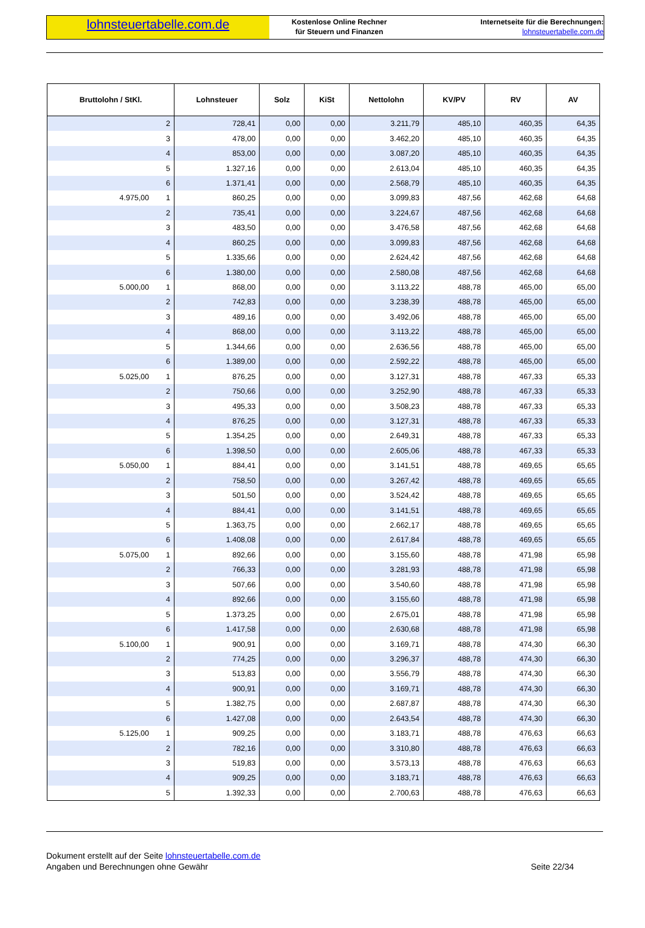lohnsteuertabelle.com.de
Kostenlose Online Rechner
für Steuern und Finanzen
Internetseite für die Berechnungen:
lohnsteuertabelle.com.de
| Bruttolohn / StKl. | Lohnsteuer | Solz | KiSt | Nettolohn | KV/PV | RV | AV |
| --- | --- | --- | --- | --- | --- | --- | --- |
| 2 | 728,41 | 0,00 | 0,00 | 3.211,79 | 485,10 | 460,35 | 64,35 |
| 3 | 478,00 | 0,00 | 0,00 | 3.462,20 | 485,10 | 460,35 | 64,35 |
| 4 | 853,00 | 0,00 | 0,00 | 3.087,20 | 485,10 | 460,35 | 64,35 |
| 5 | 1.327,16 | 0,00 | 0,00 | 2.613,04 | 485,10 | 460,35 | 64,35 |
| 6 | 1.371,41 | 0,00 | 0,00 | 2.568,79 | 485,10 | 460,35 | 64,35 |
| 4.975,00 1 | 860,25 | 0,00 | 0,00 | 3.099,83 | 487,56 | 462,68 | 64,68 |
| 2 | 735,41 | 0,00 | 0,00 | 3.224,67 | 487,56 | 462,68 | 64,68 |
| 3 | 483,50 | 0,00 | 0,00 | 3.476,58 | 487,56 | 462,68 | 64,68 |
| 4 | 860,25 | 0,00 | 0,00 | 3.099,83 | 487,56 | 462,68 | 64,68 |
| 5 | 1.335,66 | 0,00 | 0,00 | 2.624,42 | 487,56 | 462,68 | 64,68 |
| 6 | 1.380,00 | 0,00 | 0,00 | 2.580,08 | 487,56 | 462,68 | 64,68 |
| 5.000,00 1 | 868,00 | 0,00 | 0,00 | 3.113,22 | 488,78 | 465,00 | 65,00 |
| 2 | 742,83 | 0,00 | 0,00 | 3.238,39 | 488,78 | 465,00 | 65,00 |
| 3 | 489,16 | 0,00 | 0,00 | 3.492,06 | 488,78 | 465,00 | 65,00 |
| 4 | 868,00 | 0,00 | 0,00 | 3.113,22 | 488,78 | 465,00 | 65,00 |
| 5 | 1.344,66 | 0,00 | 0,00 | 2.636,56 | 488,78 | 465,00 | 65,00 |
| 6 | 1.389,00 | 0,00 | 0,00 | 2.592,22 | 488,78 | 465,00 | 65,00 |
| 5.025,00 1 | 876,25 | 0,00 | 0,00 | 3.127,31 | 488,78 | 467,33 | 65,33 |
| 2 | 750,66 | 0,00 | 0,00 | 3.252,90 | 488,78 | 467,33 | 65,33 |
| 3 | 495,33 | 0,00 | 0,00 | 3.508,23 | 488,78 | 467,33 | 65,33 |
| 4 | 876,25 | 0,00 | 0,00 | 3.127,31 | 488,78 | 467,33 | 65,33 |
| 5 | 1.354,25 | 0,00 | 0,00 | 2.649,31 | 488,78 | 467,33 | 65,33 |
| 6 | 1.398,50 | 0,00 | 0,00 | 2.605,06 | 488,78 | 467,33 | 65,33 |
| 5.050,00 1 | 884,41 | 0,00 | 0,00 | 3.141,51 | 488,78 | 469,65 | 65,65 |
| 2 | 758,50 | 0,00 | 0,00 | 3.267,42 | 488,78 | 469,65 | 65,65 |
| 3 | 501,50 | 0,00 | 0,00 | 3.524,42 | 488,78 | 469,65 | 65,65 |
| 4 | 884,41 | 0,00 | 0,00 | 3.141,51 | 488,78 | 469,65 | 65,65 |
| 5 | 1.363,75 | 0,00 | 0,00 | 2.662,17 | 488,78 | 469,65 | 65,65 |
| 6 | 1.408,08 | 0,00 | 0,00 | 2.617,84 | 488,78 | 469,65 | 65,65 |
| 5.075,00 1 | 892,66 | 0,00 | 0,00 | 3.155,60 | 488,78 | 471,98 | 65,98 |
| 2 | 766,33 | 0,00 | 0,00 | 3.281,93 | 488,78 | 471,98 | 65,98 |
| 3 | 507,66 | 0,00 | 0,00 | 3.540,60 | 488,78 | 471,98 | 65,98 |
| 4 | 892,66 | 0,00 | 0,00 | 3.155,60 | 488,78 | 471,98 | 65,98 |
| 5 | 1.373,25 | 0,00 | 0,00 | 2.675,01 | 488,78 | 471,98 | 65,98 |
| 6 | 1.417,58 | 0,00 | 0,00 | 2.630,68 | 488,78 | 471,98 | 65,98 |
| 5.100,00 1 | 900,91 | 0,00 | 0,00 | 3.169,71 | 488,78 | 474,30 | 66,30 |
| 2 | 774,25 | 0,00 | 0,00 | 3.296,37 | 488,78 | 474,30 | 66,30 |
| 3 | 513,83 | 0,00 | 0,00 | 3.556,79 | 488,78 | 474,30 | 66,30 |
| 4 | 900,91 | 0,00 | 0,00 | 3.169,71 | 488,78 | 474,30 | 66,30 |
| 5 | 1.382,75 | 0,00 | 0,00 | 2.687,87 | 488,78 | 474,30 | 66,30 |
| 6 | 1.427,08 | 0,00 | 0,00 | 2.643,54 | 488,78 | 474,30 | 66,30 |
| 5.125,00 1 | 909,25 | 0,00 | 0,00 | 3.183,71 | 488,78 | 476,63 | 66,63 |
| 2 | 782,16 | 0,00 | 0,00 | 3.310,80 | 488,78 | 476,63 | 66,63 |
| 3 | 519,83 | 0,00 | 0,00 | 3.573,13 | 488,78 | 476,63 | 66,63 |
| 4 | 909,25 | 0,00 | 0,00 | 3.183,71 | 488,78 | 476,63 | 66,63 |
| 5 | 1.392,33 | 0,00 | 0,00 | 2.700,63 | 488,78 | 476,63 | 66,63 |
Dokument erstellt auf der Seite lohnsteuertabelle.com.de
Angaben und Berechnungen ohne Gewähr
Seite 22/34